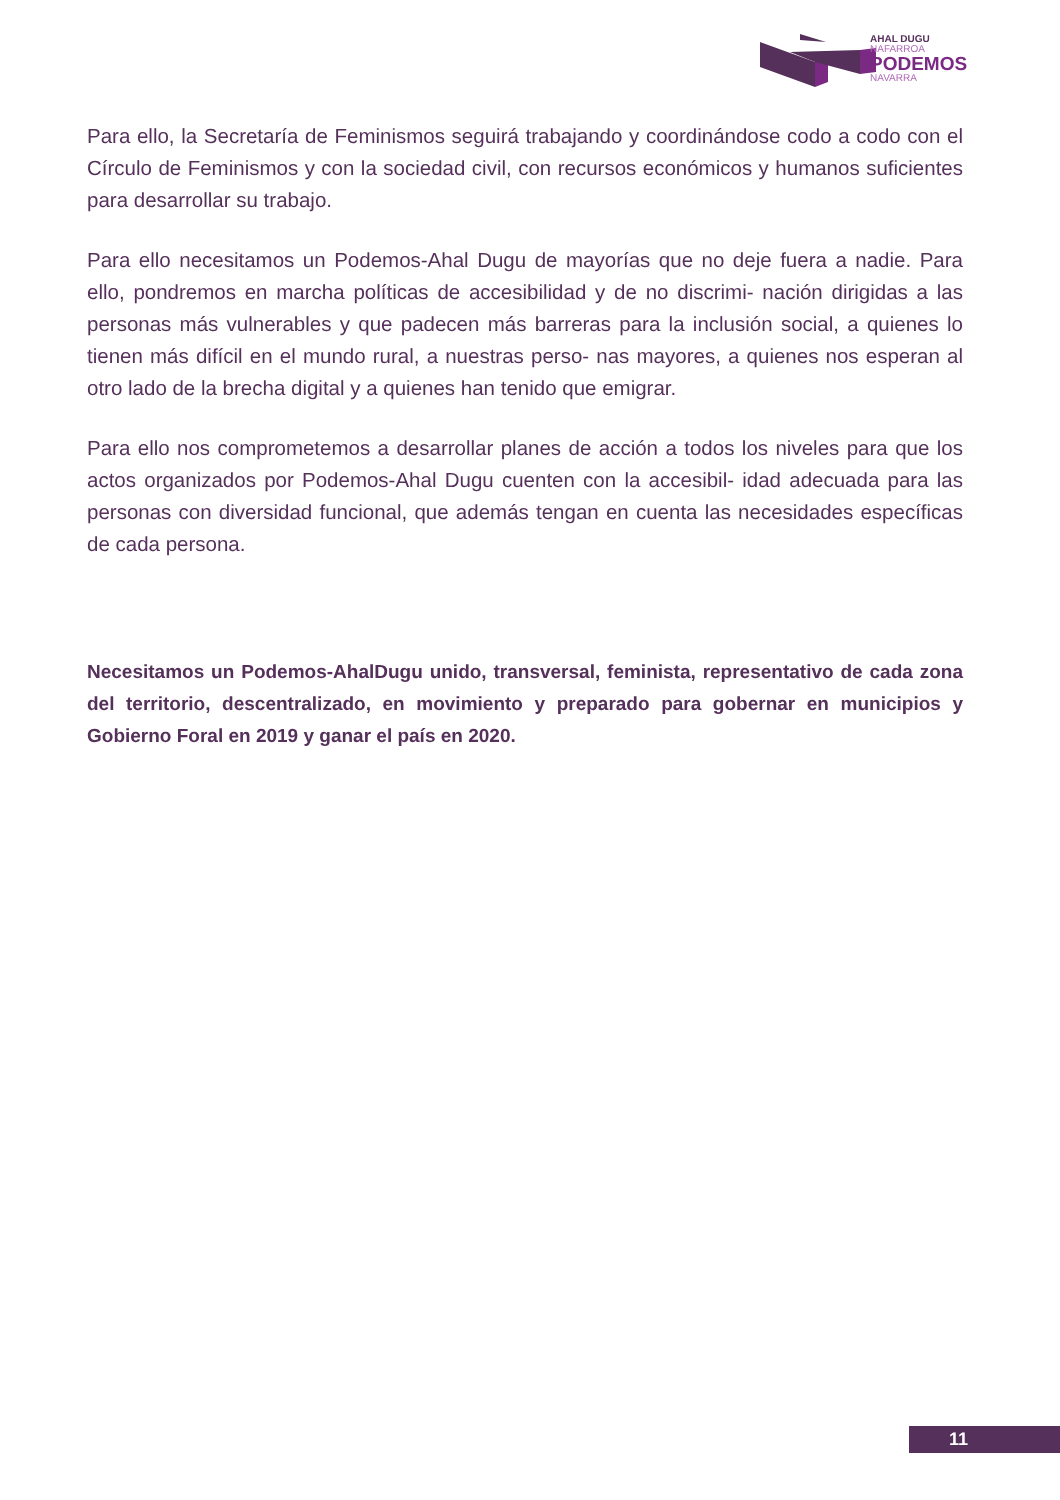AHAL DUGU
NAFARROA
PODEMOS
NAVARRA
Para ello, la Secretaría de Feminismos seguirá trabajando y coordinándose codo a codo con el Círculo de Feminismos y con la sociedad civil, con recursos económicos y humanos suficientes para desarrollar su trabajo.
Para ello necesitamos un Podemos-Ahal Dugu de mayorías que no deje fuera a nadie. Para ello, pondremos en marcha políticas de accesibilidad y de no discrimi- nación dirigidas a las personas más vulnerables y que padecen más barreras para la inclusión social, a quienes lo tienen más difícil en el mundo rural, a nuestras perso- nas mayores, a quienes nos esperan al otro lado de la brecha digital y a quienes han tenido que emigrar.
Para ello nos comprometemos a desarrollar planes de acción a todos los niveles para que los actos organizados por Podemos-Ahal Dugu cuenten con la accesibil- idad adecuada para las personas con diversidad funcional, que además tengan en cuenta las necesidades específicas de cada persona.
Necesitamos un Podemos-AhalDugu unido, transversal, feminista, representativo de cada zona del territorio, descentralizado, en movimiento y preparado para gobernar en municipios y Gobierno Foral en 2019 y ganar el país en 2020.
11